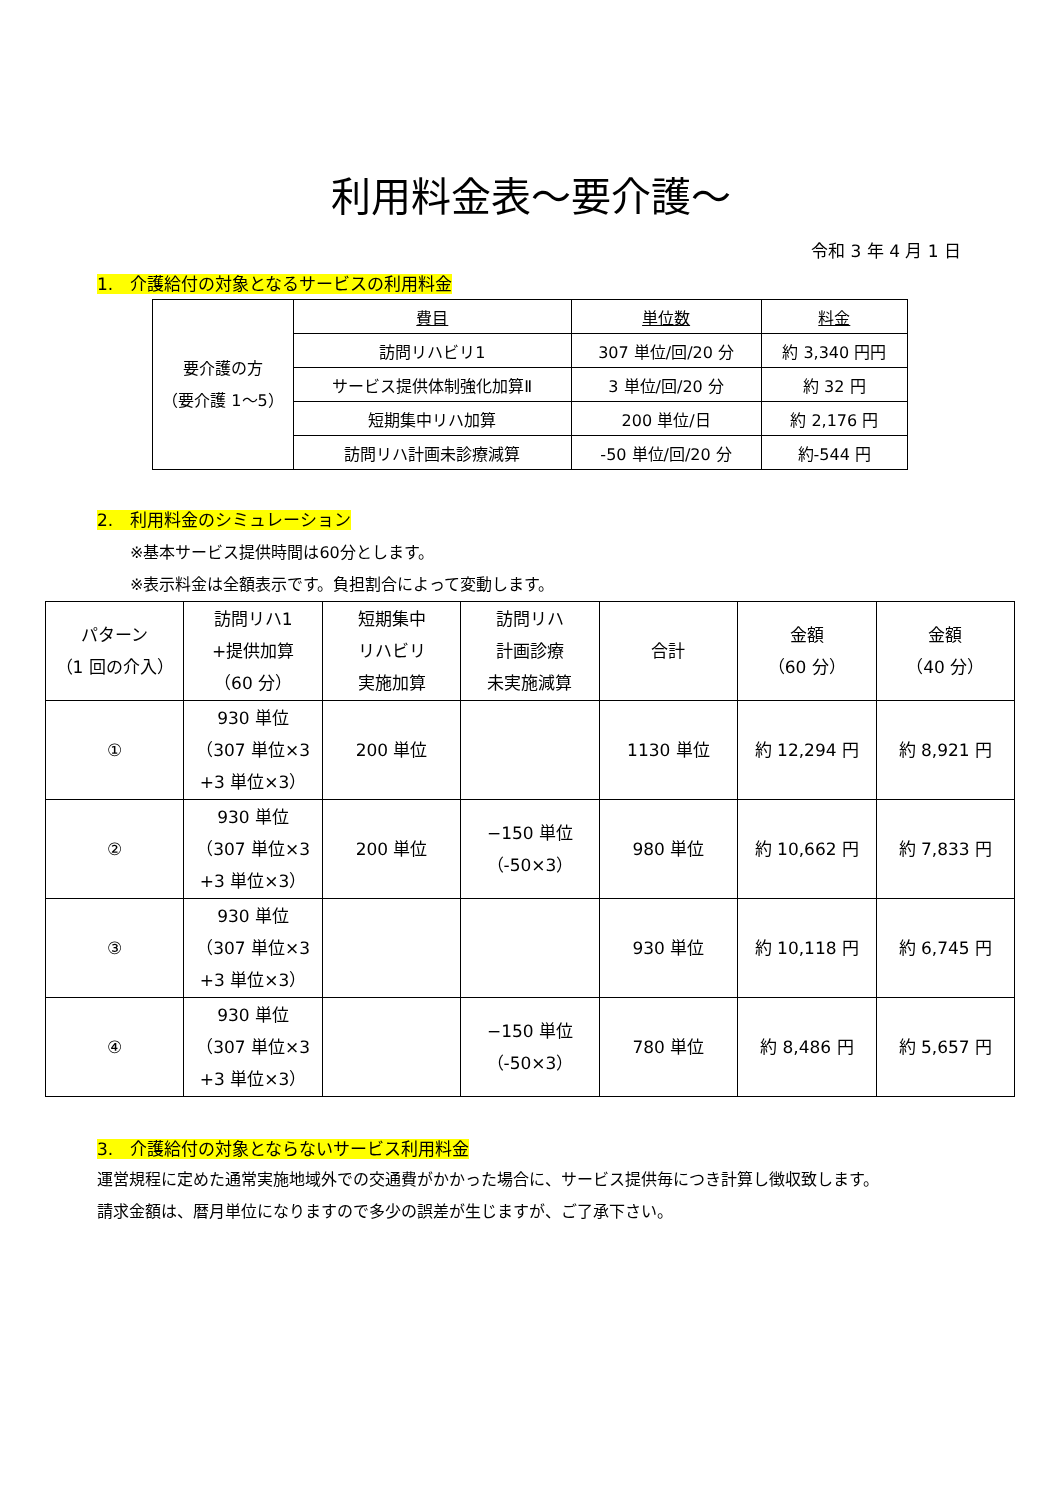利用料金表～要介護～
令和 3 年 4 月 1 日
1.　介護給付の対象となるサービスの利用料金
| 要介護の方 （要介護 1～5） | 費目 | 単位数 | 料金 |
| | 訪問リハビリ1 | 307 単位/回/20 分 | 約 3,340 円円 |
| | サービス提供体制強化加算Ⅱ | 3 単位/回/20 分 | 約 32 円 |
| | 短期集中リハ加算 | 200 単位/日 | 約 2,176 円 |
| | 訪問リハ計画未診療減算 | -50 単位/回/20 分 | 約-544 円 |
2.　利用料金のシミュレーション
※基本サービス提供時間は60分とします。
※表示料金は全額表示です。負担割合によって変動します。
| パターン （1 回の介入） | 訪問リハ1 +提供加算 （60 分） | 短期集中 リハビリ 実施加算 | 訪問リハ 計画診療 未実施減算 | 合計 | 金額 （60 分） | 金額 （40 分） |
| --- | --- | --- | --- | --- | --- | --- |
| ① | 930 単位 （307 単位×3 +3 単位×3） | 200 単位 | | 1130 単位 | 約 12,294 円 | 約 8,921 円 |
| ② | 930 単位 （307 単位×3 +3 単位×3） | 200 単位 | −150 単位 （-50×3） | 980 単位 | 約 10,662 円 | 約 7,833 円 |
| ③ | 930 単位 （307 単位×3 +3 単位×3） | | | 930 単位 | 約 10,118 円 | 約 6,745 円 |
| ④ | 930 単位 （307 単位×3 +3 単位×3） | | −150 単位 （-50×3） | 780 単位 | 約 8,486 円 | 約 5,657 円 |
3.　介護給付の対象とならないサービス利用料金
運営規程に定めた通常実施地域外での交通費がかかった場合に、サービス提供毎につき計算し徴収致します。
請求金額は、暦月単位になりますので多少の誤差が生じますが、ご了承下さい。